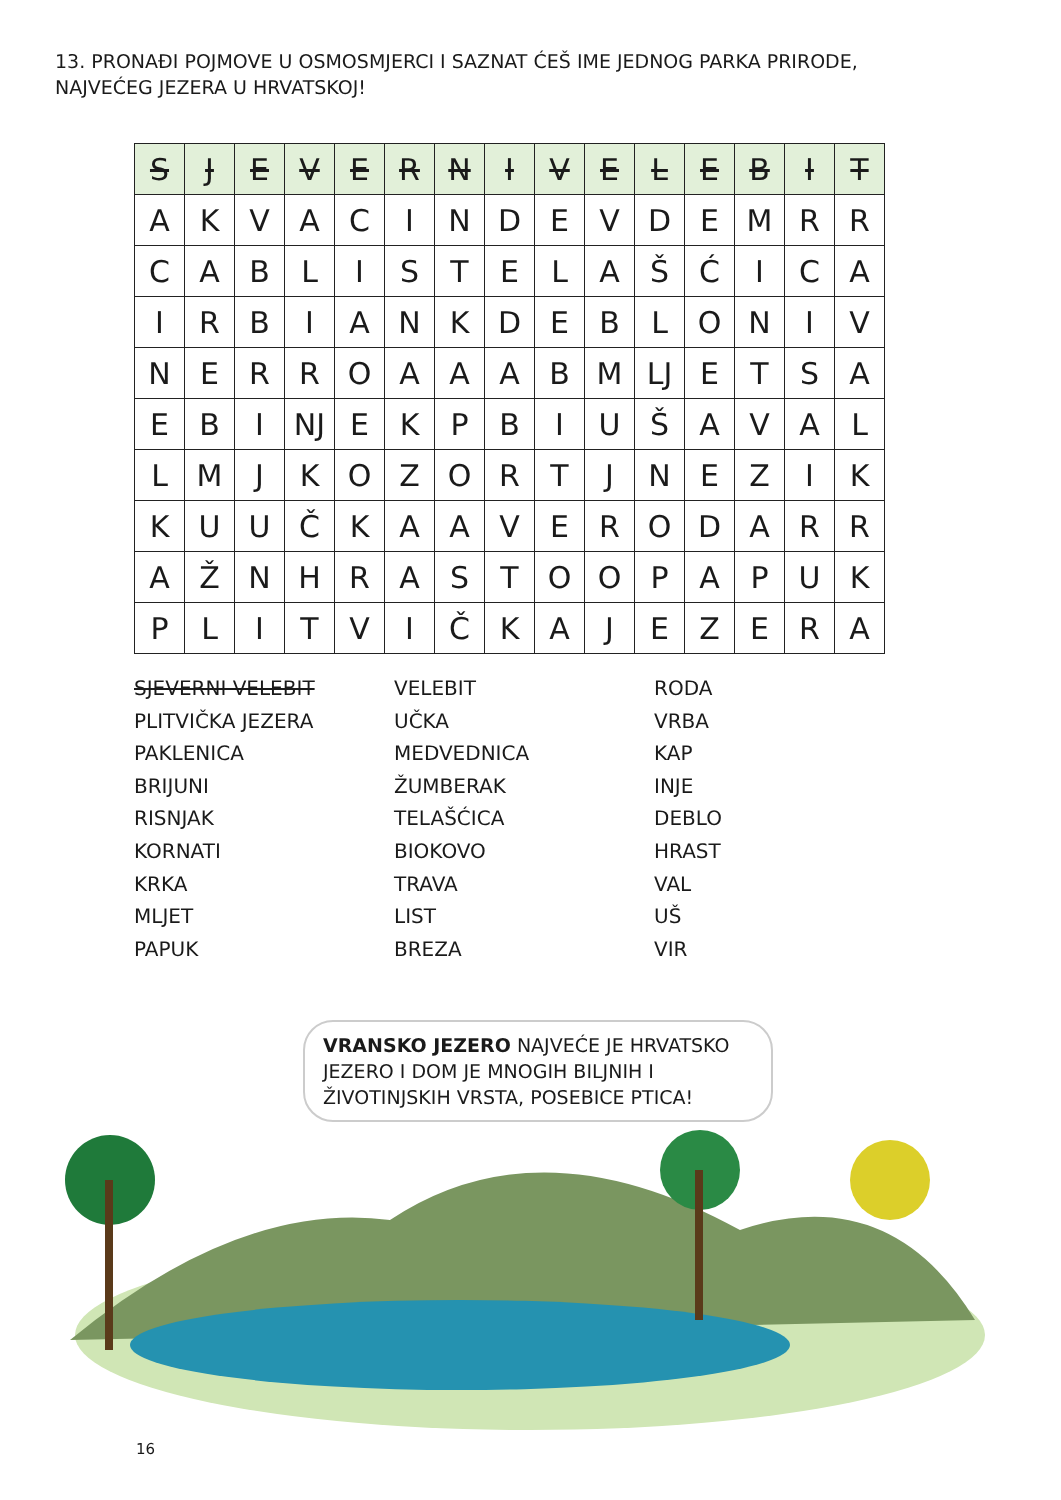13. PRONAĐI POJMOVE U OSMOSMJERCI I SAZNAT ĆEŠ IME JEDNOG PARKA PRIRODE,
NAJVEĆEG JEZERA U HRVATSKOJ!
| S | J | E | V | E | R | N | I | V | E | L | E | B | I | T |
| A | K | V | A | C | I | N | D | E | V | D | E | M | R | R |
| C | A | B | L | I | S | T | E | L | A | Š | Ć | I | C | A |
| I | R | B | I | A | N | K | D | E | B | L | O | N | I | V |
| N | E | R | R | O | A | A | A | B | M | LJ | E | T | S | A |
| E | B | I | NJ | E | K | P | B | I | U | Š | A | V | A | L |
| L | M | J | K | O | Z | O | R | T | J | N | E | Z | I | K |
| K | U | U | Č | K | A | A | V | E | R | O | D | A | R | R |
| A | Ž | N | H | R | A | S | T | O | O | P | A | P | U | K |
| P | L | I | T | V | I | Č | K | A | J | E | Z | E | R | A |
SJEVERNI VELEBIT
PLITVIČKA JEZERA
PAKLENICA
BRIJUNI
RISNJAK
KORNATI
KRKA
MLJET
PAPUK
VELEBIT
UČKA
MEDVEDNICA
ŽUMBERAK
TELAŠĆICA
BIOKOVO
TRAVA
LIST
BREZA
RODA
VRBA
KAP
INJE
DEBLO
HRAST
VAL
UŠ
VIR
VRANSKO JEZERO NAJVEĆE JE HRVATSKO JEZERO I DOM JE MNOGIH BILJNIH I ŽIVOTINJSKIH VRSTA, POSEBICE PTICA!
16